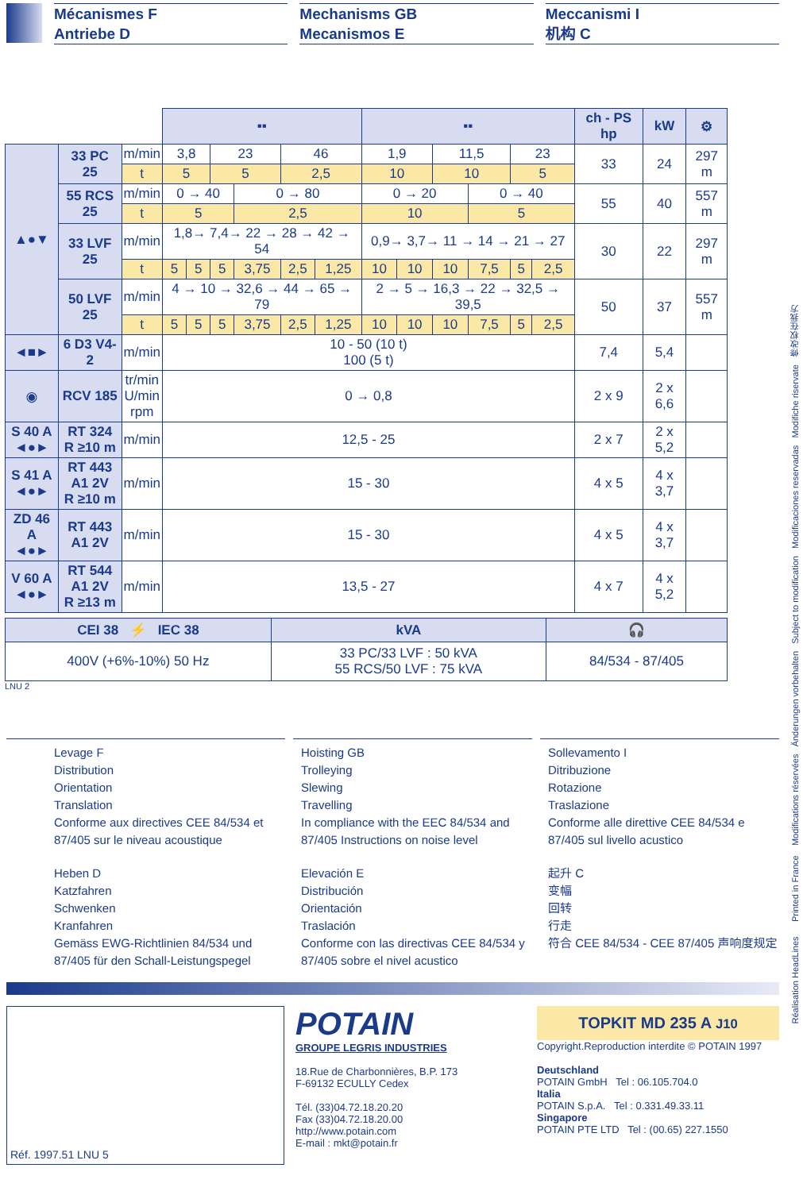Mécanismes F
Antriebe D
Mechanisms GB
Mecanismos E
Meccanismi I
机构 C
| | | | ▪▪ | | | | | | ▪▪ | | | | | | ch - PS hp | kW | ⚙ |
| --- | --- | --- | --- | --- | --- | --- | --- | --- | --- | --- | --- | --- | --- | --- | --- | --- | --- |
| ▲●▼ | 33 PC 25 | m/min | 3,8 | | 23 | | 46 | | 1,9 | | 11,5 | | 23 | | 33 | 24 | 297 m |
| | | t | 5 | | 5 | | 2,5 | | 10 | | 10 | | 5 | | | | |
| | 55 RCS 25 | m/min | 0 → 40 | | | 0 → 80 | | | 0 → 20 | | | 0 → 40 | | | 55 | 40 | 557 m |
| | | t | 5 | | | 2,5 | | | 10 | | | 5 | | | | | |
| | 33 LVF 25 | m/min | 1,8→ 7,4→ 22 → 28 → 42 → 54 | | | | | | 0,9→ 3,7→ 11 → 14 → 21 → 27 | | | | | | 30 | 22 | 297 m |
| | | t | 5 | 5 | 5 | 3,75 | 2,5 | 1,25 | 10 | 10 | 10 | 7,5 | 5 | 2,5 | | | |
| | 50 LVF 25 | m/min | 4 → 10 → 32,6 → 44 → 65 → 79 | | | | | | 2 → 5 → 16,3 → 22 → 32,5 → 39,5 | | | | | | 50 | 37 | 557 m |
| | | t | 5 | 5 | 5 | 3,75 | 2,5 | 1,25 | 10 | 10 | 10 | 7,5 | 5 | 2,5 | | | |
| ◄■► | 6 D3 V4-2 | m/min | 10 - 50 (10 t) 100 (5 t) | | | | | | | | | | | | 7,4 | 5,4 | |
| ◉ | RCV 185 | tr/min U/min rpm | 0 → 0,8 | | | | | | | | | | | | 2 x 9 | 2 x 6,6 | |
| S 40 A ◄●► | RT 324 R ≥10 m | m/min | 12,5 - 25 | | | | | | | | | | | | 2 x 7 | 2 x 5,2 | |
| S 41 A ◄●► | RT 443 A1 2V R ≥10 m | m/min | 15 - 30 | | | | | | | | | | | | 4 x 5 | 4 x 3,7 | |
| ZD 46 A ◄●► | RT 443 A1 2V | m/min | 15 - 30 | | | | | | | | | | | | 4 x 5 | 4 x 3,7 | |
| V 60 A ◄●► | RT 544 A1 2V R ≥13 m | m/min | 13,5 - 27 | | | | | | | | | | | | 4 x 7 | 4 x 5,2 | |
| CEI 38 ⚡ IEC 38 | kVA | 🎧 |
| 400V (+6%-10%) 50 Hz | 33 PC/33 LVF : 50 kVA 55 RCS/50 LVF : 75 kVA | 84/534 - 87/405 |
LNU 2
Levage F
Distribution
Orientation
Translation
Conforme aux directives CEE 84/534 et 87/405 sur le niveau acoustique
Hoisting GB
Trolleying
Slewing
Travelling
In compliance with the EEC 84/534 and 87/405 Instructions on noise level
Sollevamento I
Ditribuzione
Rotazione
Traslazione
Conforme alle direttive CEE 84/534 e 87/405 sul livello acustico
Heben D
Katzfahren
Schwenken
Kranfahren
Gemäss EWG-Richtlinien 84/534 und 87/405 für den Schall-Leistungspegel
Elevación E
Distribución
Orientación
Traslación
Conforme con las directivas CEE 84/534 y 87/405 sobre el nivel acustico
起升 C
变幅
回转
行走
符合 CEE 84/534 - CEE 87/405 声响度规定
Réf. 1997.51 LNU 5
POTAIN
GROUPE LEGRIS INDUSTRIES
18.Rue de Charbonnières, B.P. 173
F-69132 ECULLY Cedex
Tél. (33)04.72.18.20.20
Fax (33)04.72.18.20.00
http://www.potain.com
E-mail : mkt@potain.fr
TOPKIT MD 235 A J10
Copyright.Reproduction interdite © POTAIN 1997
Deutschland
POTAIN GmbH Tel : 06.105.704.0
Italia
POTAIN S.p.A. Tel : 0.331.49.33.11
Singapore
POTAIN PTE LTD Tel : (00.65) 227.1550
Réalisation HeadLines Printed in France Modifications réservées Änderungen vorbehalten Subject to modification Modificaciones reservadas Modifiche riservate 修改权在我方